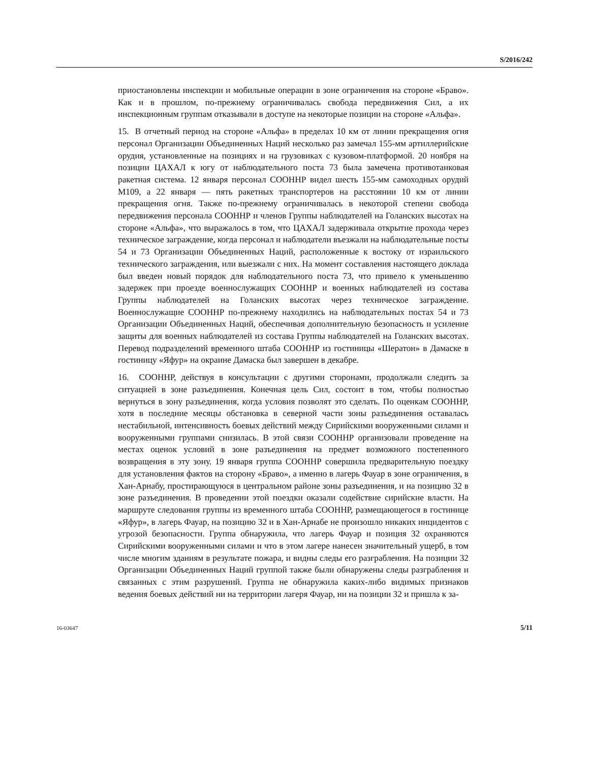S/2016/242
приостановлены инспекции и мобильные операции в зоне ограничения на стороне «Браво». Как и в прошлом, по-прежнему ограничивалась свобода передвижения Сил, а их инспекционным группам отказывали в доступе на некоторые позиции на стороне «Альфа».
15. В отчетный период на стороне «Альфа» в пределах 10 км от линии прекращения огня персонал Организации Объединенных Наций несколько раз замечал 155-мм артиллерийские орудия, установленные на позициях и на грузовиках с кузовом-платформой. 20 ноября на позиции ЦАХАЛ к югу от наблюдательного поста 73 была замечена противотанковая ракетная система. 12 января персонал СООННР видел шесть 155-мм самоходных орудий M109, а 22 января — пять ракетных транспортеров на расстоянии 10 км от линии прекращения огня. Также по-прежнему ограничивалась в некоторой степени свобода передвижения персонала СООННР и членов Группы наблюдателей на Голанских высотах на стороне «Альфа», что выражалось в том, что ЦАХАЛ задерживала открытие прохода через техническое заграждение, когда персонал и наблюдатели въезжали на наблюдательные посты 54 и 73 Организации Объединенных Наций, расположенные к востоку от израильского технического заграждения, или выезжали с них. На момент составления настоящего доклада был введен новый порядок для наблюдательного поста 73, что привело к уменьшению задержек при проезде военнослужащих СООННР и военных наблюдателей из состава Группы наблюдателей на Голанских высотах через техническое заграждение. Военнослужащие СООННР по-прежнему находились на наблюдательных постах 54 и 73 Организации Объединенных Наций, обеспечивая дополнительную безопасность и усиление защиты для военных наблюдателей из состава Группы наблюдателей на Голанских высотах. Перевод подразделений временного штаба СООННР из гостиницы «Шератон» в Дамаске в гостиницу «Яфур» на окраине Дамаска был завершен в декабре.
16. СООННР, действуя в консультации с другими сторонами, продолжали следить за ситуацией в зоне разъединения. Конечная цель Сил, состоит в том, чтобы полностью вернуться в зону разъединения, когда условия позволят это сделать. По оценкам СООННР, хотя в последние месяцы обстановка в северной части зоны разъединения оставалась нестабильной, интенсивность боевых действий между Сирийскими вооруженными силами и вооруженными группами снизилась. В этой связи СООННР организовали проведение на местах оценок условий в зоне разъединения на предмет возможного постепенного возвращения в эту зону. 19 января группа СООННР совершила предварительную поездку для установления фактов на сторону «Браво», а именно в лагерь Фауар в зоне ограничения, в Хан-Арнабу, простирающуюся в центральном районе зоны разъединения, и на позицию 32 в зоне разъединения. В проведении этой поездки оказали содействие сирийские власти. На маршруте следования группы из временного штаба СООННР, размещающегося в гостинице «Яфур», в лагерь Фауар, на позицию 32 и в Хан-Арнабе не произошло никаких инцидентов с угрозой безопасности. Группа обнаружила, что лагерь Фауар и позиция 32 охраняются Сирийскими вооруженными силами и что в этом лагере нанесен значительный ущерб, в том числе многим зданиям в результате пожара, и видны следы его разграбления. На позиции 32 Организации Объединенных Наций группой также были обнаружены следы разграбления и связанных с этим разрушений. Группа не обнаружила каких-либо видимых признаков ведения боевых действий ни на территории лагеря Фауар, ни на позиции 32 и пришла к за-
16-03647 5/11